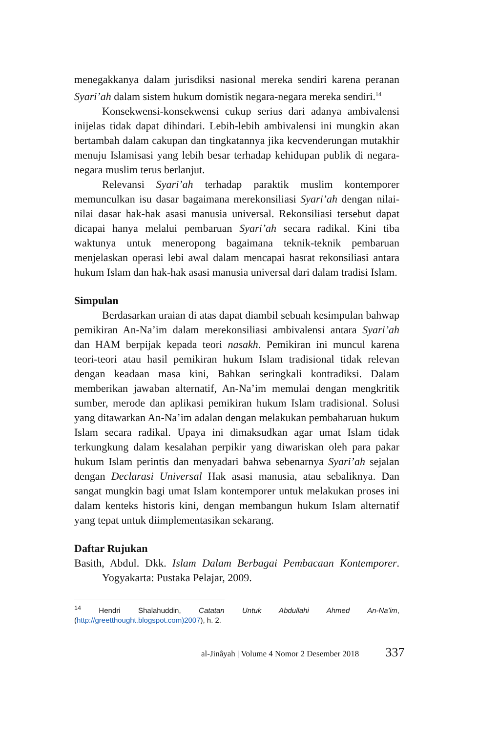menegakkanya dalam jurisdiksi nasional mereka sendiri karena peranan Syari’ah dalam sistem hukum domistik negara-negara mereka sendiri.<sup>14</sup>
Konsekwensi-konsekwensi cukup serius dari adanya ambivalensi inijelas tidak dapat dihindari. Lebih-lebih ambivalensi ini mungkin akan bertambah dalam cakupan dan tingkatannya jika kecvenderungan mutakhir menuju Islamisasi yang lebih besar terhadap kehidupan publik di negara-negara muslim terus berlanjut.
Relevansi Syari’ah terhadap paraktik muslim kontemporer memunculkan isu dasar bagaimana merekonsiliasi Syari’ah dengan nilai-nilai dasar hak-hak asasi manusia universal. Rekonsiliasi tersebut dapat dicapai hanya melalui pembaruan Syari’ah secara radikal. Kini tiba waktunya untuk meneropong bagaimana teknik-teknik pembaruan menjelaskan operasi lebi awal dalam mencapai hasrat rekonsiliasi antara hukum Islam dan hak-hak asasi manusia universal dari dalam tradisi Islam.
Simpulan
Berdasarkan uraian di atas dapat diambil sebuah kesimpulan bahwap pemikiran An-Na’im dalam merekonsiliasi ambivalensi antara Syari’ah dan HAM berpijak kepada teori nasakh. Pemikiran ini muncul karena teori-teori atau hasil pemikiran hukum Islam tradisional tidak relevan dengan keadaan masa kini, Bahkan seringkali kontradiksi. Dalam memberikan jawaban alternatif, An-Na’im memulai dengan mengkritik sumber, merode dan aplikasi pemikiran hukum Islam tradisional. Solusi yang ditawarkan An-Na’im adalan dengan melakukan pembaharuan hukum Islam secara radikal. Upaya ini dimaksudkan agar umat Islam tidak terkungkung dalam kesalahan perpikir yang diwariskan oleh para pakar hukum Islam perintis dan menyadari bahwa sebenarnya Syari’ah sejalan dengan Declarasi Universal Hak asasi manusia, atau sebaliknya. Dan sangat mungkin bagi umat Islam kontemporer untuk melakukan proses ini dalam kenteks historis kini, dengan membangun hukum Islam alternatif yang tepat untuk diimplementasikan sekarang.
Daftar Rujukan
Basith, Abdul. Dkk. Islam Dalam Berbagai Pembacaan Kontemporer. Yogyakarta: Pustaka Pelajar, 2009.
<sup>14</sup> Hendri Shalahuddin, Catatan Untuk Abdullahi Ahmed An-Na’im, (http://greetthought.blogspot.com)2007), h. 2.
al-Jinâyah | Volume 4 Nomor 2 Desember 2018 337